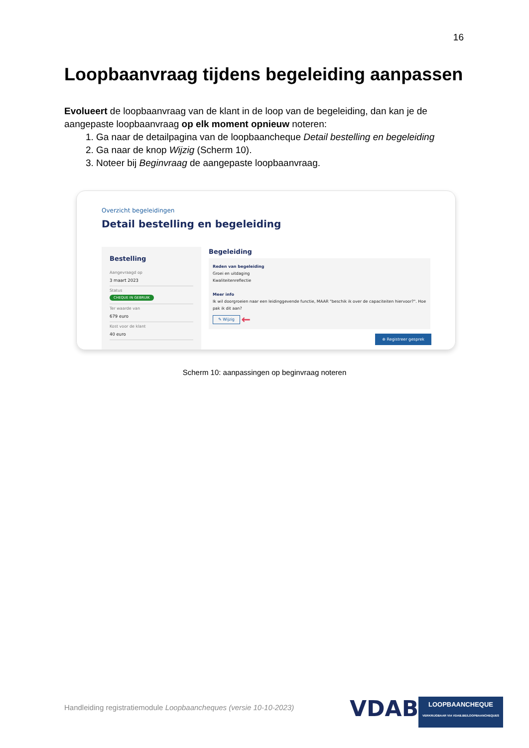16
Loopbaanvraag tijdens begeleiding aanpassen
Evolueert de loopbaanvraag van de klant in de loop van de begeleiding, dan kan je de aangepaste loopbaanvraag op elk moment opnieuw noteren:
1. Ga naar de detailpagina van de loopbaancheque Detail bestelling en begeleiding
2. Ga naar de knop Wijzig (Scherm 10).
3. Noteer bij Beginvraag de aangepaste loopbaanvraag.
Overzicht begeleidingen
Detail bestelling en begeleiding
Bestelling
Aangevraagd op
3 maart 2023
Status
CHEQUE IN GEBRUIK
Ter waarde van
679 euro
Kost voor de klant
40 euro
Begeleiding
Reden van begeleiding
Groei en uitdaging
Kwaliteitenreflectie
Meer info
Ik wil doorgroeien naar een leidinggevende functie, MAAR "beschik ik over de capaciteiten hiervoor?". Hoe pak ik dit aan?
✎ Wijzig ←
⊕ Registreer gesprek
Scherm 10: aanpassingen op beginvraag noteren
Handleiding registratiemodule Loopbaancheques (versie 10-10-2023)
VDAB
LOOPBAANCHEQUE
VERKRIJGBAAR VIA VDAB.BE/LOOPBAANCHEQUES